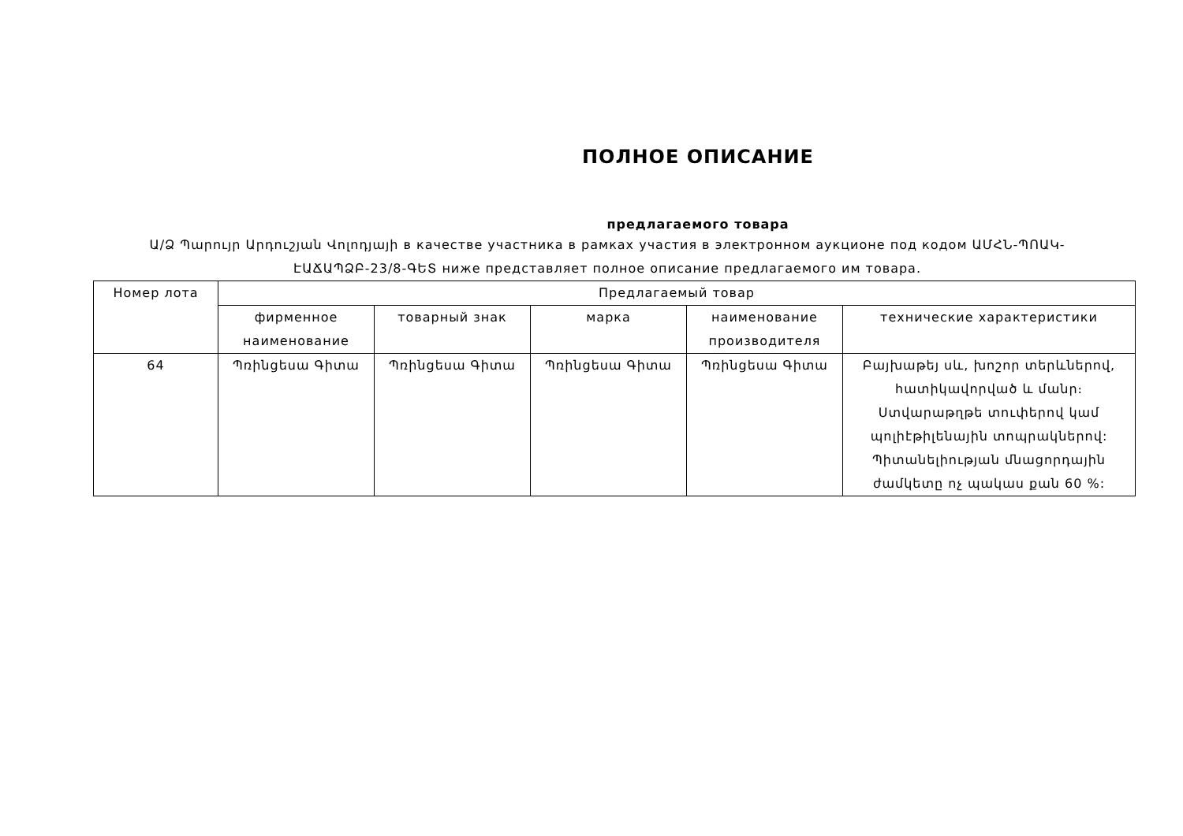ПОЛНОЕ ОПИСАНИЕ
предлагаемого товара
Ա/Ձ Պարույր Արդուշյան Վոլոդյայի в качестве участника в рамках участия в электронном аукционе под кодом ԱՄՀՆ-ՊՈԱԿ-ԷԱՃԱՊՁԲ-23/8-ԳԵՏ ниже представляет полное описание предлагаемого им товара.
| Номер лота | Предлагаемый товар | | | | |
| --- | --- | --- | --- | --- | --- |
| | фирменное наименование | товарный знак | марка | наименование производителя | технические характеристики |
| 64 | Պռինցեսա Գիտա | Պռինցեսա Գիտա | Պռինցեսա Գիտա | Պռինցեսա Գիտա | Բայխաթեյ սև, խոշոր տերևներով, հատիկավորված և մանր։ Ստվարաթղթե տուփերով կամ պոլիէթիլենային տոպրակներով: Պիտանելիության մնացորդային ժամկետը ոչ պակաս քան 60 %: |